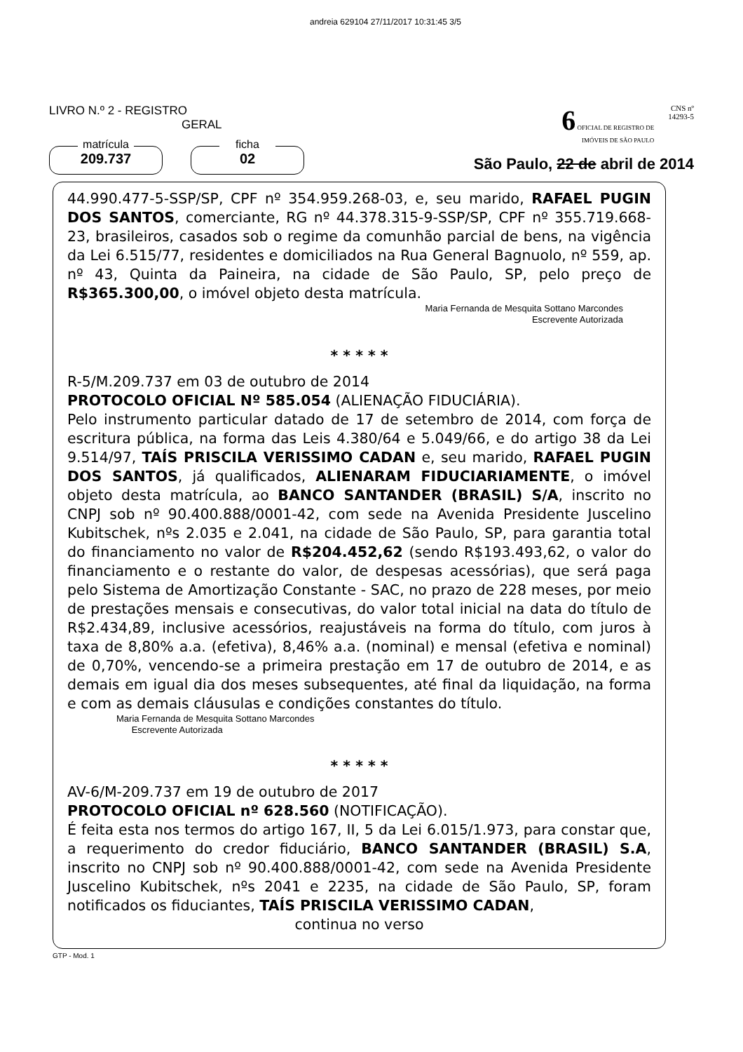andreia 629104 27/11/2017 10:31:45 3/5
LIVRO N.º 2 - REGISTRO
GERAL
matrícula
209.737
ficha
02
6 OFICIAL DE REGISTRO DE
IMÓVEIS DE SÃO PAULO CNS nº
14293-5
São Paulo, 22 de abril de 2014
44.990.477-5-SSP/SP, CPF nº 354.959.268-03, e, seu marido, RAFAEL PUGIN DOS SANTOS, comerciante, RG nº 44.378.315-9-SSP/SP, CPF nº 355.719.668-23, brasileiros, casados sob o regime da comunhão parcial de bens, na vigência da Lei 6.515/77, residentes e domiciliados na Rua General Bagnuolo, nº 559, ap. nº 43, Quinta da Paineira, na cidade de São Paulo, SP, pelo preço de R$365.300,00, o imóvel objeto desta matrícula.
Maria Fernanda de Mesquita Sottano Marcondes
Escrevente Autorizada
* * * * *
R-5/M.209.737 em 03 de outubro de 2014
PROTOCOLO OFICIAL Nº 585.054 (ALIENAÇÃO FIDUCIÁRIA).
Pelo instrumento particular datado de 17 de setembro de 2014, com força de escritura pública, na forma das Leis 4.380/64 e 5.049/66, e do artigo 38 da Lei 9.514/97, TAÍS PRISCILA VERISSIMO CADAN e, seu marido, RAFAEL PUGIN DOS SANTOS, já qualificados, ALIENARAM FIDUCIARIAMENTE, o imóvel objeto desta matrícula, ao BANCO SANTANDER (BRASIL) S/A, inscrito no CNPJ sob nº 90.400.888/0001-42, com sede na Avenida Presidente Juscelino Kubitschek, nºs 2.035 e 2.041, na cidade de São Paulo, SP, para garantia total do financiamento no valor de R$204.452,62 (sendo R$193.493,62, o valor do financiamento e o restante do valor, de despesas acessórias), que será paga pelo Sistema de Amortização Constante - SAC, no prazo de 228 meses, por meio de prestações mensais e consecutivas, do valor total inicial na data do título de R$2.434,89, inclusive acessórios, reajustáveis na forma do título, com juros à taxa de 8,80% a.a. (efetiva), 8,46% a.a. (nominal) e mensal (efetiva e nominal) de 0,70%, vencendo-se a primeira prestação em 17 de outubro de 2014, e as demais em igual dia dos meses subsequentes, até final da liquidação, na forma e com as demais cláusulas e condições constantes do título.
Maria Fernanda de Mesquita Sottano Marcondes
Escrevente Autorizada
* * * * *
AV-6/M-209.737 em 19 de outubro de 2017
PROTOCOLO OFICIAL nº 628.560 (NOTIFICAÇÃO).
É feita esta nos termos do artigo 167, II, 5 da Lei 6.015/1.973, para constar que, a requerimento do credor fiduciário, BANCO SANTANDER (BRASIL) S.A, inscrito no CNPJ sob nº 90.400.888/0001-42, com sede na Avenida Presidente Juscelino Kubitschek, nºs 2041 e 2235, na cidade de São Paulo, SP, foram notificados os fiduciantes, TAÍS PRISCILA VERISSIMO CADAN,
continua no verso
GTP - Mod. 1